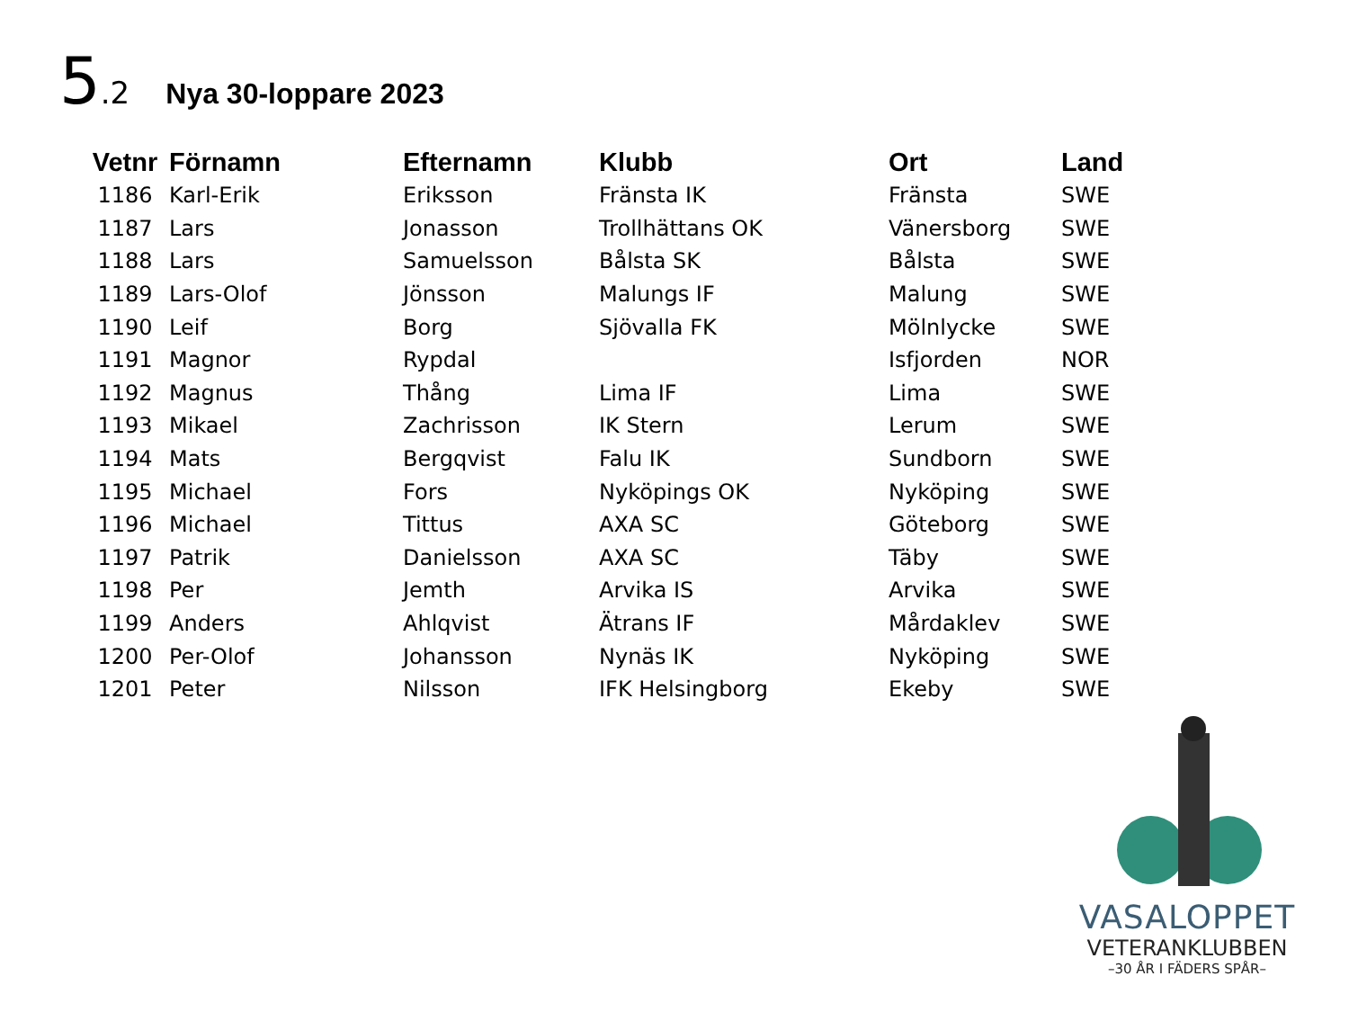5.2
Nya 30-loppare 2023
| Vetnr | Förnamn | Efternamn | Klubb | Ort | Land |
| --- | --- | --- | --- | --- | --- |
| 1186 | Karl-Erik | Eriksson | Fränsta IK | Fränsta | SWE |
| 1187 | Lars | Jonasson | Trollhättans OK | Vänersborg | SWE |
| 1188 | Lars | Samuelsson | Bålsta SK | Bålsta | SWE |
| 1189 | Lars-Olof | Jönsson | Malungs IF | Malung | SWE |
| 1190 | Leif | Borg | Sjövalla FK | Mölnlycke | SWE |
| 1191 | Magnor | Rypdal | | Isfjorden | NOR |
| 1192 | Magnus | Thång | Lima IF | Lima | SWE |
| 1193 | Mikael | Zachrisson | IK Stern | Lerum | SWE |
| 1194 | Mats | Bergqvist | Falu IK | Sundborn | SWE |
| 1195 | Michael | Fors | Nyköpings OK | Nyköping | SWE |
| 1196 | Michael | Tittus | AXA SC | Göteborg | SWE |
| 1197 | Patrik | Danielsson | AXA SC | Täby | SWE |
| 1198 | Per | Jemth | Arvika IS | Arvika | SWE |
| 1199 | Anders | Ahlqvist | Ätrans IF | Mårdaklev | SWE |
| 1200 | Per-Olof | Johansson | Nynäs IK | Nyköping | SWE |
| 1201 | Peter | Nilsson | IFK Helsingborg | Ekeby | SWE |
VASALOPPET
VETERANKLUBBEN
–30 ÅR I FÄDERS SPÅR–